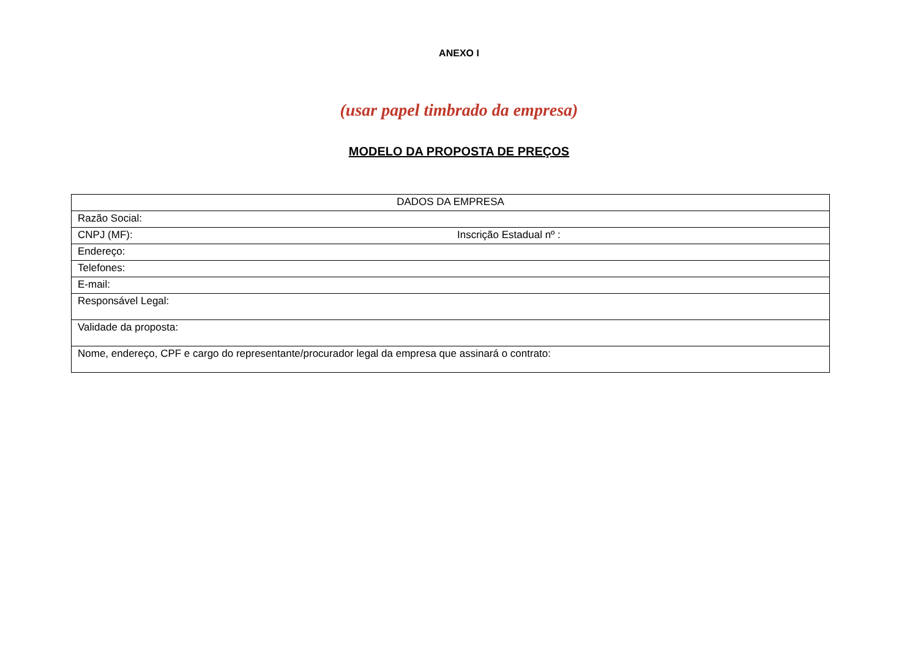ANEXO I
(usar papel timbrado da empresa)
MODELO DA PROPOSTA DE PREÇOS
| DADOS DA EMPRESA | |
| Razão Social: | |
| CNPJ (MF): | Inscrição Estadual nº : |
| Endereço: | |
| Telefones: | |
| E-mail: | |
| Responsável Legal: | |
| Validade da proposta: | |
| Nome, endereço, CPF e cargo do representante/procurador legal da empresa que assinará o contrato: | |